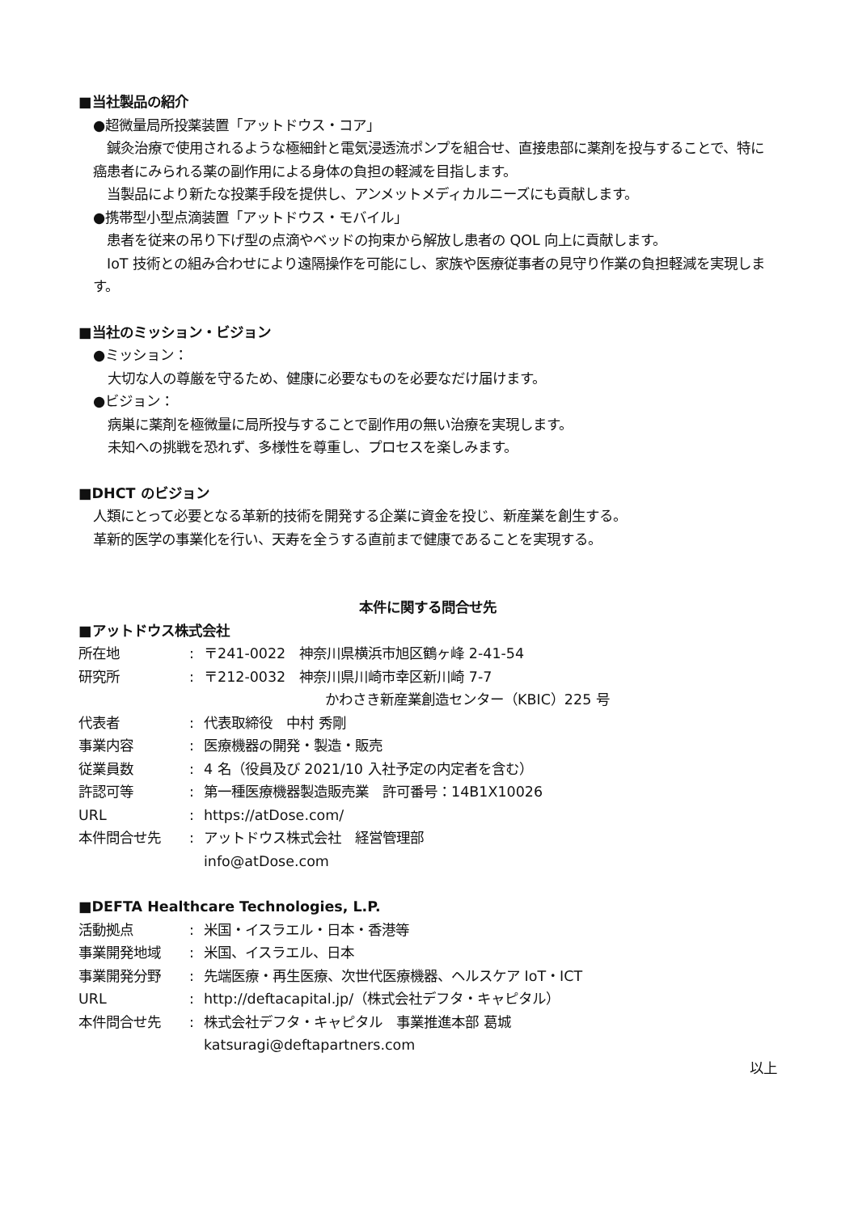■当社製品の紹介
●超微量局所投薬装置「アットドウス・コア」
　鍼灸治療で使用されるような極細針と電気浸透流ポンプを組合せ、直接患部に薬剤を投与することで、特に癌患者にみられる薬の副作用による身体の負担の軽減を目指します。
　当製品により新たな投薬手段を提供し、アンメットメディカルニーズにも貢献します。
●携帯型小型点滴装置「アットドウス・モバイル」
　患者を従来の吊り下げ型の点滴やベッドの拘束から解放し患者の QOL 向上に貢献します。
　IoT 技術との組み合わせにより遠隔操作を可能にし、家族や医療従事者の見守り作業の負担軽減を実現します。
■当社のミッション・ビジョン
●ミッション：
大切な人の尊厳を守るため、健康に必要なものを必要なだけ届けます。
●ビジョン：
病巣に薬剤を極微量に局所投与することで副作用の無い治療を実現します。
未知への挑戦を恐れず、多様性を尊重し、プロセスを楽しみます。
■DHCT のビジョン
人類にとって必要となる革新的技術を開発する企業に資金を投じ、新産業を創生する。
革新的医学の事業化を行い、天寿を全うする直前まで健康であることを実現する。
本件に関する問合せ先
■アットドウス株式会社
| 所在地 | : | 〒241-0022 神奈川県横浜市旭区鶴ヶ峰 2-41-54 |
| 研究所 | : | 〒212-0032 神奈川県川崎市幸区新川崎 7-7 かわさき新産業創造センター（KBIC）225 号 |
| 代表者 | : | 代表取締役 中村 秀剛 |
| 事業内容 | : | 医療機器の開発・製造・販売 |
| 従業員数 | : | 4 名（役員及び 2021/10 入社予定の内定者を含む） |
| 許認可等 | : | 第一種医療機器製造販売業 許可番号：14B1X10026 |
| URL | : | https://atDose.com/ |
| 本件問合せ先 | : | アットドウス株式会社 経営管理部 info@atDose.com |
■DEFTA Healthcare Technologies, L.P.
| 活動拠点 | : | 米国・イスラエル・日本・香港等 |
| 事業開発地域 | : | 米国、イスラエル、日本 |
| 事業開発分野 | : | 先端医療・再生医療、次世代医療機器、ヘルスケア IoT・ICT |
| URL | : | http://deftacapital.jp/（株式会社デフタ・キャピタル） |
| 本件問合せ先 | : | 株式会社デフタ・キャピタル 事業推進本部 葛城 katsuragi@deftapartners.com |
以上